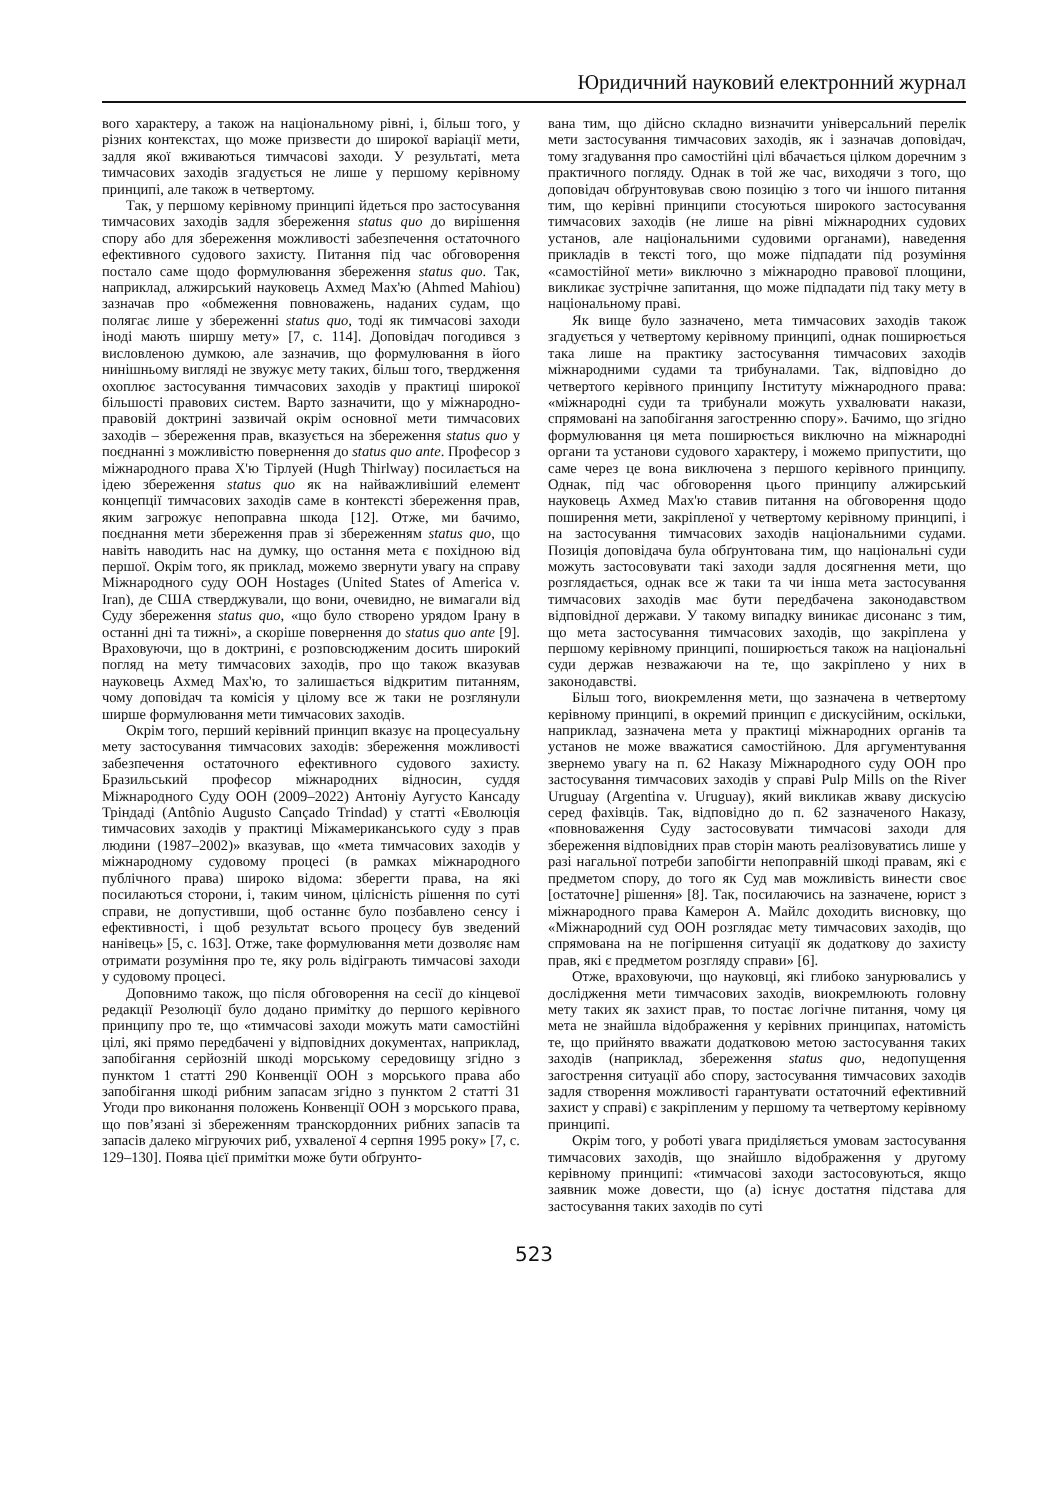Юридичний науковий електронний журнал
вого характеру, а також на національному рівні, і, більш того, у різних контекстах, що може призвести до широкої варіації мети, задля якої вживаються тимчасові заходи. У результаті, мета тимчасових заходів згадується не лише у першому керівному принципі, але також в четвертому.
Так, у першому керівному принципі йдеться про застосування тимчасових заходів задля збереження status quo до вирішення спору або для збереження можливості забезпечення остаточного ефективного судового захисту. Питання під час обговорення постало саме щодо формулювання збереження status quo. Так, наприклад, алжирський науковець Ахмед Мах'ю (Ahmed Mahiou) зазначав про «обмеження повноважень, наданих судам, що полягає лише у збереженні status quo, тоді як тимчасові заходи іноді мають ширшу мету» [7, с. 114]. Доповідач погодився з висловленою думкою, але зазначив, що формулювання в його нинішньому вигляді не звужує мету таких, більш того, твердження охоплює застосування тимчасових заходів у практиці широкої більшості правових систем. Варто зазначити, що у міжнародно-правовій доктрині зазвичай окрім основної мети тимчасових заходів – збереження прав, вказується на збереження status quo у поєднанні з можливістю повернення до status quo ante. Професор з міжнародного права Х'ю Тірлуей (Hugh Thirlway) посилається на ідею збереження status quo як на найважливіший елемент концепції тимчасових заходів саме в контексті збереження прав, яким загрожує непоправна шкода [12]. Отже, ми бачимо, поєднання мети збереження прав зі збереженням status quo, що навіть наводить нас на думку, що остання мета є похідною від першої. Окрім того, як приклад, можемо звернути увагу на справу Міжнародного суду ООН Hostages (United States of America v. Iran), де США стверджували, що вони, очевидно, не вимагали від Суду збереження status quo, «що було створено урядом Ірану в останні дні та тижні», а скоріше повернення до status quo ante [9]. Враховуючи, що в доктрині, є розповсюдженим досить широкий погляд на мету тимчасових заходів, про що також вказував науковець Ахмед Мах'ю, то залишається відкритим питанням, чому доповідач та комісія у цілому все ж таки не розглянули ширше формулювання мети тимчасових заходів.
Окрім того, перший керівний принцип вказує на процесуальну мету застосування тимчасових заходів: збереження можливості забезпечення остаточного ефективного судового захисту. Бразильський професор міжнародних відносин, суддя Міжнародного Суду ООН (2009–2022) Антоніу Аугусто Кансаду Тріндаді (Antônio Augusto Cançado Trindad) у статті «Еволюція тимчасових заходів у практиці Міжамериканського суду з прав людини (1987–2002)» вказував, що «мета тимчасових заходів у міжнародному судовому процесі (в рамках міжнародного публічного права) широко відома: зберегти права, на які посилаються сторони, і, таким чином, цілісність рішення по суті справи, не допустивши, щоб останнє було позбавлено сенсу і ефективності, і щоб результат всього процесу був зведений нанівець» [5, с. 163]. Отже, таке формулювання мети дозволяє нам отримати розуміння про те, яку роль відіграють тимчасові заходи у судовому процесі.
Доповнимо також, що після обговорення на сесії до кінцевої редакції Резолюції було додано примітку до першого керівного принципу про те, що «тимчасові заходи можуть мати самостійні цілі, які прямо передбачені у відповідних документах, наприклад, запобігання серйозній шкоді морському середовищу згідно з пунктом 1 статті 290 Конвенції ООН з морського права або запобігання шкоді рибним запасам згідно з пунктом 2 статті 31 Угоди про виконання положень Конвенції ООН з морського права, що пов’язані зі збереженням транскордонних рибних запасів та запасів далеко мігруючих риб, ухваленої 4 серпня 1995 року» [7, с. 129–130]. Поява цієї примітки може бути обґрунто-
вана тим, що дійсно складно визначити універсальний перелік мети застосування тимчасових заходів, як і зазначав доповідач, тому згадування про самостійні цілі вбачається цілком доречним з практичного погляду. Однак в той же час, виходячи з того, що доповідач обґрунтовував свою позицію з того чи іншого питання тим, що керівні принципи стосуються широкого застосування тимчасових заходів (не лише на рівні міжнародних судових установ, але національними судовими органами), наведення прикладів в тексті того, що може підпадати під розуміння «самостійної мети» виключно з міжнародно правової площини, викликає зустрічне запитання, що може підпадати під таку мету в національному праві.
Як вище було зазначено, мета тимчасових заходів також згадується у четвертому керівному принципі, однак поширюється така лише на практику застосування тимчасових заходів міжнародними судами та трибуналами. Так, відповідно до четвертого керівного принципу Інституту міжнародного права: «міжнародні суди та трибунали можуть ухвалювати накази, спрямовані на запобігання загостренню спору». Бачимо, що згідно формулювання ця мета поширюється виключно на міжнародні органи та установи судового характеру, і можемо припустити, що саме через це вона виключена з першого керівного принципу. Однак, під час обговорення цього принципу алжирський науковець Ахмед Мах'ю ставив питання на обговорення щодо поширення мети, закріпленої у четвертому керівному принципі, і на застосування тимчасових заходів національними судами. Позиція доповідача була обґрунтована тим, що національні суди можуть застосовувати такі заходи задля досягнення мети, що розглядається, однак все ж таки та чи інша мета застосування тимчасових заходів має бути передбачена законодавством відповідної держави. У такому випадку виникає дисонанс з тим, що мета застосування тимчасових заходів, що закріплена у першому керівному принципі, поширюється також на національні суди держав незважаючи на те, що закріплено у них в законодавстві.
Більш того, виокремлення мети, що зазначена в четвертому керівному принципі, в окремий принцип є дискусійним, оскільки, наприклад, зазначена мета у практиці міжнародних органів та установ не може вважатися самостійною. Для аргументування звернемо увагу на п. 62 Наказу Міжнародного суду ООН про застосування тимчасових заходів у справі Pulp Mills on the River Uruguay (Argentina v. Uruguay), який викликав жваву дискусію серед фахівців. Так, відповідно до п. 62 зазначеного Наказу, «повноваження Суду застосовувати тимчасові заходи для збереження відповідних прав сторін мають реалізовуватись лише у разі нагальної потреби запобігти непоправній шкоді правам, які є предметом спору, до того як Суд мав можливість винести своє [остаточне] рішення» [8]. Так, посилаючись на зазначене, юрист з міжнародного права Камерон А. Майлс доходить висновку, що «Міжнародний суд ООН розглядає мету тимчасових заходів, що спрямована на не погіршення ситуації як додаткову до захисту прав, які є предметом розгляду справи» [6].
Отже, враховуючи, що науковці, які глибоко занурювались у дослідження мети тимчасових заходів, виокремлюють головну мету таких як захист прав, то постає логічне питання, чому ця мета не знайшла відображення у керівних принципах, натомість те, що прийнято вважати додатковою метою застосування таких заходів (наприклад, збереження status quo, недопущення загострення ситуації або спору, застосування тимчасових заходів задля створення можливості гарантувати остаточний ефективний захист у справі) є закріпленим у першому та четвертому керівному принципі.
Окрім того, у роботі увага приділяється умовам застосування тимчасових заходів, що знайшло відображення у другому керівному принципі: «тимчасові заходи застосовуються, якщо заявник може довести, що (а) існує достатня підстава для застосування таких заходів по суті
523